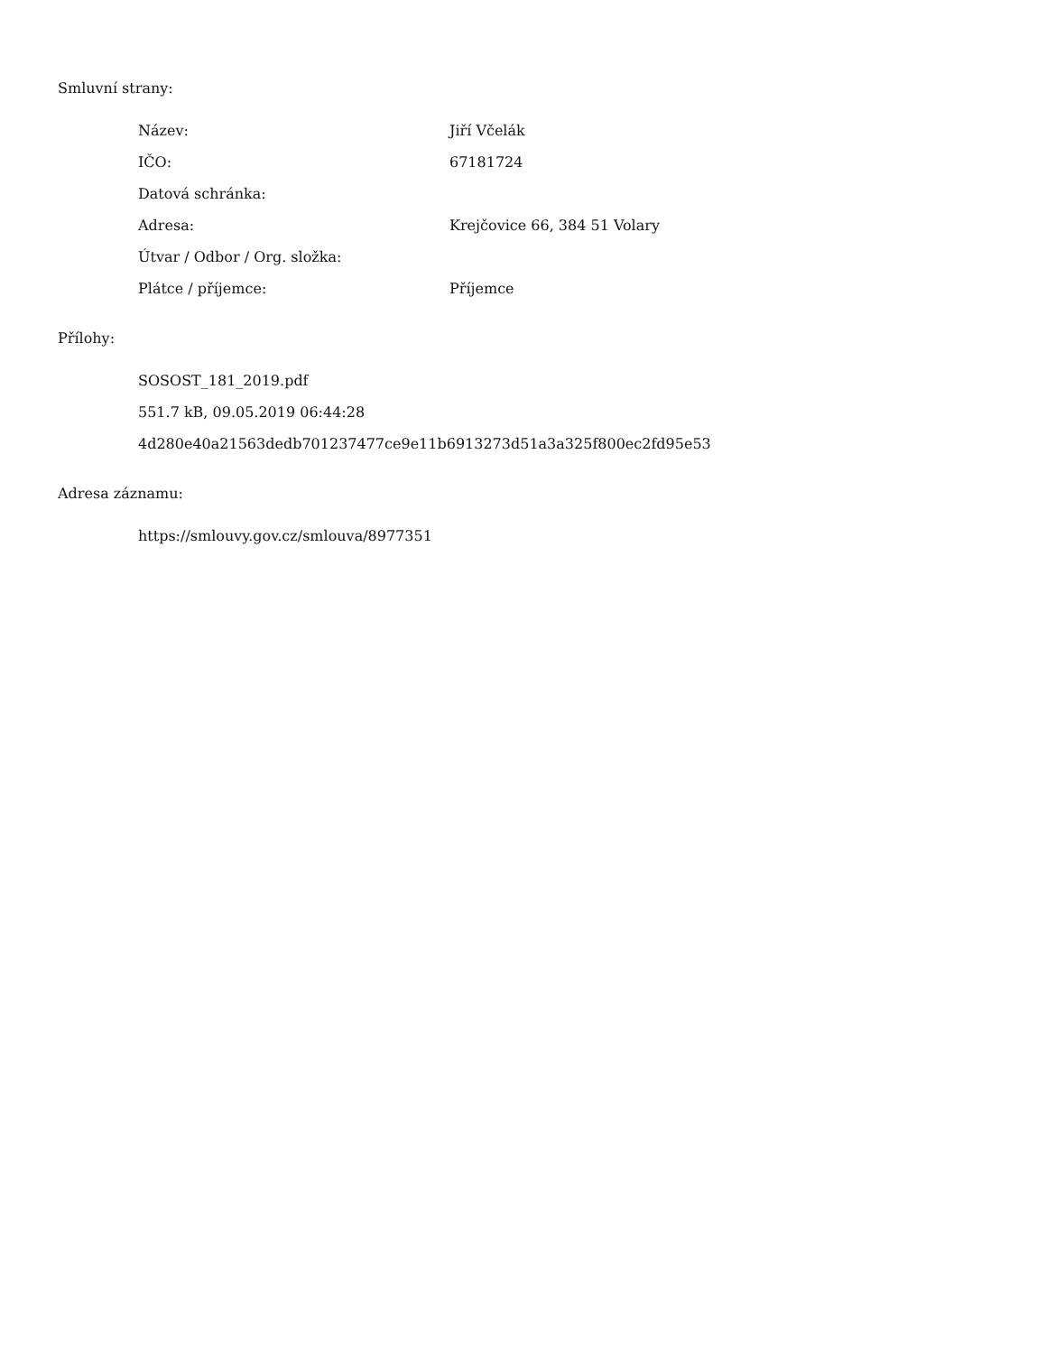Smluvní strany:
| Název: | Jiří Včelák |
| IČO: | 67181724 |
| Datová schránka: | |
| Adresa: | Krejčovice 66, 384 51 Volary |
| Útvar / Odbor / Org. složka: | |
| Plátce / příjemce: | Příjemce |
Přílohy:
SOSOST_181_2019.pdf
551.7 kB, 09.05.2019 06:44:28
4d280e40a21563dedb701237477ce9e11b6913273d51a3a325f800ec2fd95e53
Adresa záznamu:
https://smlouvy.gov.cz/smlouva/8977351